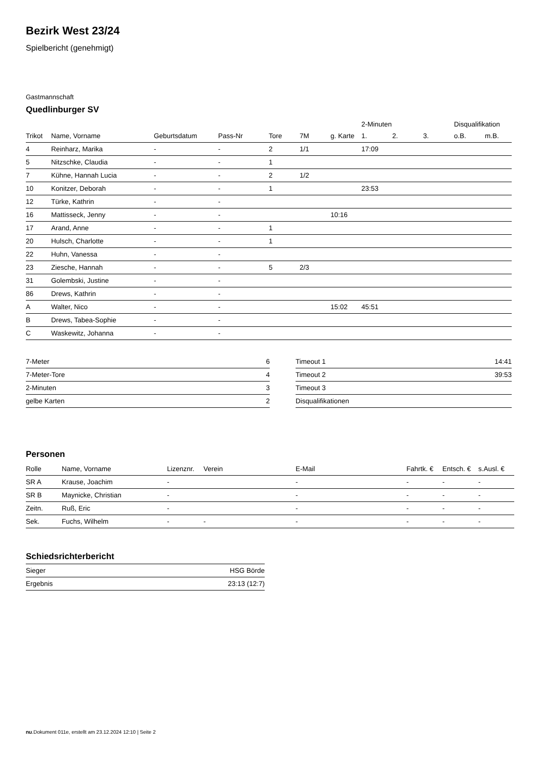Bezirk West 23/24
Spielbericht (genehmigt)
Gastmannschaft
Quedlinburger SV
| | | | | | | | 2-Minuten | | | Disqualifikation | |
| --- | --- | --- | --- | --- | --- | --- | --- | --- | --- | --- | --- |
| Trikot | Name, Vorname | Geburtsdatum | Pass-Nr | Tore | 7M | g. Karte | 1. | 2. | 3. | o.B. | m.B. |
| 4 | Reinharz, Marika | - | - | 2 | 1/1 | | 17:09 | | | | |
| 5 | Nitzschke, Claudia | - | - | 1 | | | | | | | |
| 7 | Kühne, Hannah Lucia | - | - | 2 | 1/2 | | | | | | |
| 10 | Konitzer, Deborah | - | - | 1 | | | 23:53 | | | | |
| 12 | Türke, Kathrin | - | - | | | | | | | | |
| 16 | Mattisseck, Jenny | - | - | | | 10:16 | | | | | |
| 17 | Arand, Anne | - | - | 1 | | | | | | | |
| 20 | Hulsch, Charlotte | - | - | 1 | | | | | | | |
| 22 | Huhn, Vanessa | - | - | | | | | | | | |
| 23 | Ziesche, Hannah | - | - | 5 | 2/3 | | | | | | |
| 31 | Golembski, Justine | - | - | | | | | | | | |
| 86 | Drews, Kathrin | - | - | | | | | | | | |
| A | Walter, Nico | - | - | | | 15:02 | 45:51 | | | | |
| B | Drews, Tabea-Sophie | - | - | | | | | | | | |
| C | Waskewitz, Johanna | - | - | | | | | | | | |
| 7-Meter | 6 |
| 7-Meter-Tore | 4 |
| 2-Minuten | 3 |
| gelbe Karten | 2 |
| Timeout 1 | 14:41 |
| Timeout 2 | 39:53 |
| Timeout 3 | |
| Disqualifikationen | |
Personen
| Rolle | Name, Vorname | Lizenznr. | Verein | E-Mail | Fahrtk. € | Entsch. € | s.Ausl. € |
| --- | --- | --- | --- | --- | --- | --- | --- |
| SR A | Krause, Joachim | - | | - | - | - | - |
| SR B | Maynicke, Christian | - | | - | - | - | - |
| Zeitn. | Ruß, Eric | - | | - | - | - | - |
| Sek. | Fuchs, Wilhelm | - | - | - | - | - | - |
Schiedsrichterbericht
| Sieger | HSG Börde |
| Ergebnis | 23:13 (12:7) |
nu.Dokument 011e, erstellt am 23.12.2024 12:10 | Seite 2